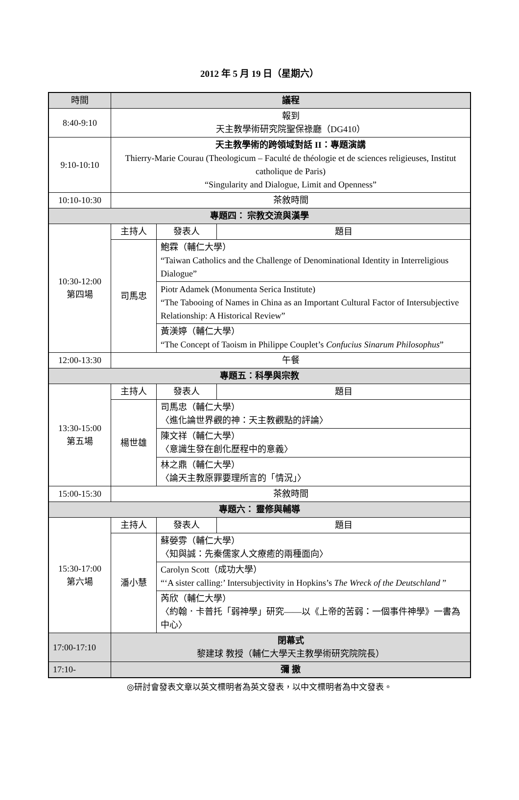2012 年 5 月 19 日（星期六）
| 時間 | 議程 | | |
| --- | --- | --- | --- |
| 8:40-9:10 | 報到 天主教學術研究院聖保祿廳（DG410） | | |
| 9:10-10:10 | 天主教學術的跨領域對話 II：專題演講 Thierry-Marie Courau (Theologicum – Faculté de théologie et de sciences religieuses, Institut catholique de Paris) “Singularity and Dialogue, Limit and Openness” | | |
| 10:10-10:30 | 茶敘時間 | | |
| 專題四： 宗教交流與漢學 | | | |
| 10:30-12:00 第四場 | 主持人 | 發表人 | 題目 |
| | 司馬忠 | 鮑霖（輔仁大學） “Taiwan Catholics and the Challenge of Denominational Identity in Interreligious Dialogue” | |
| | | Piotr Adamek (Monumenta Serica Institute) “The Tabooing of Names in China as an Important Cultural Factor of Intersubjective Relationship: A Historical Review” | |
| | | 黃渼婷（輔仁大學） “The Concept of Taoism in Philippe Couplet’s Confucius Sinarum Philosophus ” | |
| 12:00-13:30 | 午餐 | | |
| 專題五：科學與宗教 | | | |
| 13:30-15:00 第五場 | 主持人 | 發表人 | 題目 |
| | 楊世雄 | 司馬忠（輔仁大學） 〈進化論世界觀的神：天主教觀點的評論〉 | |
| | | 陳文祥（輔仁大學） 〈意識生發在創化歷程中的意義〉 | |
| | | 林之鼎（輔仁大學） 〈論天主教原罪要理所言的「情況」〉 | |
| 15:00-15:30 | 茶敘時間 | | |
| 專題六： 靈修與輔導 | | | |
| 15:30-17:00 第六場 | 主持人 | 發表人 | 題目 |
| | 潘小慧 | 蘇嫈雰（輔仁大學） 〈知與誠：先秦儒家人文療癒的兩種面向〉 | |
| | | Carolyn Scott（成功大學） “‘A sister calling:’ Intersubjectivity in Hopkins’s The Wreck of the Deutschland ” | |
| | | 芮欣（輔仁大學） 〈約翰．卡普托「弱神學」研究——以《上帝的苦弱：一個事件神學》一書為中心〉 | |
| 17:00-17:10 | 閉幕式 黎建球 教授（輔仁大學天主教學術研究院院長） | | |
| 17:10- | 彌 撒 | | |
◎研討會發表文章以英文標明者為英文發表，以中文標明者為中文發表。